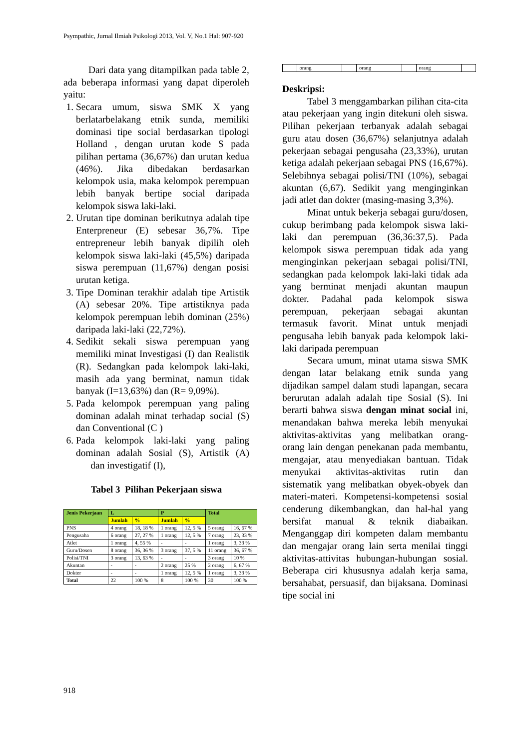Psympathic, Jurnal Ilmiah Psikologi 2013, Vol. V, No.1 Hal: 907-920
Dari data yang ditampilkan pada table 2, ada beberapa informasi yang dapat diperoleh yaitu:
1. Secara umum, siswa SMK X yang berlatarbelakang etnik sunda, memiliki dominasi tipe social berdasarkan tipologi Holland , dengan urutan kode S pada pilihan pertama (36,67%) dan urutan kedua (46%). Jika dibedakan berdasarkan kelompok usia, maka kelompok perempuan lebih banyak bertipe social daripada kelompok siswa laki-laki.
2. Urutan tipe dominan berikutnya adalah tipe Enterpreneur (E) sebesar 36,7%. Tipe entrepreneur lebih banyak dipilih oleh kelompok siswa laki-laki (45,5%) daripada siswa perempuan (11,67%) dengan posisi urutan ketiga.
3. Tipe Dominan terakhir adalah tipe Artistik (A) sebesar 20%. Tipe artistiknya pada kelompok perempuan lebih dominan (25%) daripada laki-laki (22,72%).
4. Sedikit sekali siswa perempuan yang memiliki minat Investigasi (I) dan Realistik (R). Sedangkan pada kelompok laki-laki, masih ada yang berminat, namun tidak banyak (I=13,63%) dan (R= 9,09%).
5. Pada kelompok perempuan yang paling dominan adalah minat terhadap social (S) dan Conventional (C )
6. Pada kelompok laki-laki yang paling dominan adalah Sosial (S), Artistik (A) dan investigatif (I),
Tabel 3 Pilihan Pekerjaan siswa
| Jenis Pekerjaan | L | | P | | Total | |
| --- | --- | --- | --- | --- | --- | --- |
| | Jumlah | % | Jumlah | % | | |
| PNS | 4 orang | 18, 18 % | 1 orang | 12, 5 % | 5 orang | 16, 67 % |
| Pengusaha | 6 orang | 27, 27 % | 1 orang | 12, 5 % | 7 orang | 23, 33 % |
| Atlet | 1 orang | 4, 55 % | - | - | 1 orang | 3, 33 % |
| Guru/Dosen | 8 orang | 36, 36 % | 3 orang | 37, 5 % | 11 orang | 36, 67 % |
| Polisi/TNI | 3 orang | 13, 63 % | - | - | 3 orang | 10 % |
| Akuntan | - | - | 2 orang | 25 % | 2 orang | 6, 67 % |
| Dokter | - | - | 1 orang | 12, 5 % | 1 orang | 3, 33 % |
| Total | 22 | 100 % | 8 | 100 % | 30 | 100 % |
| | orang | | orang | | orang | |
Deskripsi:
Tabel 3 menggambarkan pilihan cita-cita atau pekerjaan yang ingin ditekuni oleh siswa. Pilihan pekerjaan terbanyak adalah sebagai guru atau dosen (36,67%) selanjutnya adalah pekerjaan sebagai pengusaha (23,33%), urutan ketiga adalah pekerjaan sebagai PNS (16,67%). Selebihnya sebagai polisi/TNI (10%), sebagai akuntan (6,67). Sedikit yang menginginkan jadi atlet dan dokter (masing-masing 3,3%).
Minat untuk bekerja sebagai guru/dosen, cukup berimbang pada kelompok siswa laki-laki dan perempuan (36,36:37,5). Pada kelompok siswa perempuan tidak ada yang menginginkan pekerjaan sebagai polisi/TNI, sedangkan pada kelompok laki-laki tidak ada yang berminat menjadi akuntan maupun dokter. Padahal pada kelompok siswa perempuan, pekerjaan sebagai akuntan termasuk favorit. Minat untuk menjadi pengusaha lebih banyak pada kelompok laki-laki daripada perempuan
Secara umum, minat utama siswa SMK dengan latar belakang etnik sunda yang dijadikan sampel dalam studi lapangan, secara berurutan adalah adalah tipe Sosial (S). Ini berarti bahwa siswa dengan minat social ini, menandakan bahwa mereka lebih menyukai aktivitas-aktivitas yang melibatkan orang-orang lain dengan penekanan pada membantu, mengajar, atau menyediakan bantuan. Tidak menyukai aktivitas-aktivitas rutin dan sistematik yang melibatkan obyek-obyek dan materi-materi. Kompetensi-kompetensi sosial cenderung dikembangkan, dan hal-hal yang bersifat manual & teknik diabaikan. Menganggap diri kompeten dalam membantu dan mengajar orang lain serta menilai tinggi aktivitas-attivitas hubungan-hubungan sosial. Beberapa ciri khususnya adalah kerja sama, bersahabat, persuasif, dan bijaksana. Dominasi tipe social ini
918